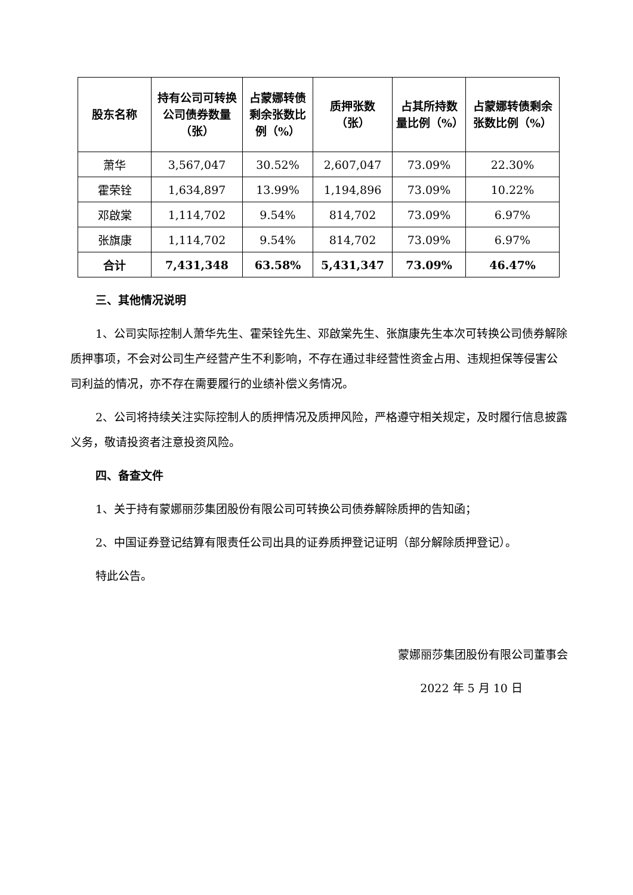| 股东名称 | 持有公司可转换公司债券数量（张） | 占蒙娜转债剩余张数比例（%） | 质押张数（张） | 占其所持数量比例（%） | 占蒙娜转债剩余张数比例（%） |
| --- | --- | --- | --- | --- | --- |
| 萧华 | 3,567,047 | 30.52% | 2,607,047 | 73.09% | 22.30% |
| 霍荣铨 | 1,634,897 | 13.99% | 1,194,896 | 73.09% | 10.22% |
| 邓啟棠 | 1,114,702 | 9.54% | 814,702 | 73.09% | 6.97% |
| 张旗康 | 1,114,702 | 9.54% | 814,702 | 73.09% | 6.97% |
| 合计 | 7,431,348 | 63.58% | 5,431,347 | 73.09% | 46.47% |
三、其他情况说明
1、公司实际控制人萧华先生、霍荣铨先生、邓啟棠先生、张旗康先生本次可转换公司债券解除质押事项，不会对公司生产经营产生不利影响，不存在通过非经营性资金占用、违规担保等侵害公司利益的情况，亦不存在需要履行的业绩补偿义务情况。
2、公司将持续关注实际控制人的质押情况及质押风险，严格遵守相关规定，及时履行信息披露义务，敬请投资者注意投资风险。
四、备查文件
1、关于持有蒙娜丽莎集团股份有限公司可转换公司债券解除质押的告知函；
2、中国证券登记结算有限责任公司出具的证券质押登记证明（部分解除质押登记）。
特此公告。
蒙娜丽莎集团股份有限公司董事会
2022 年 5 月 10 日